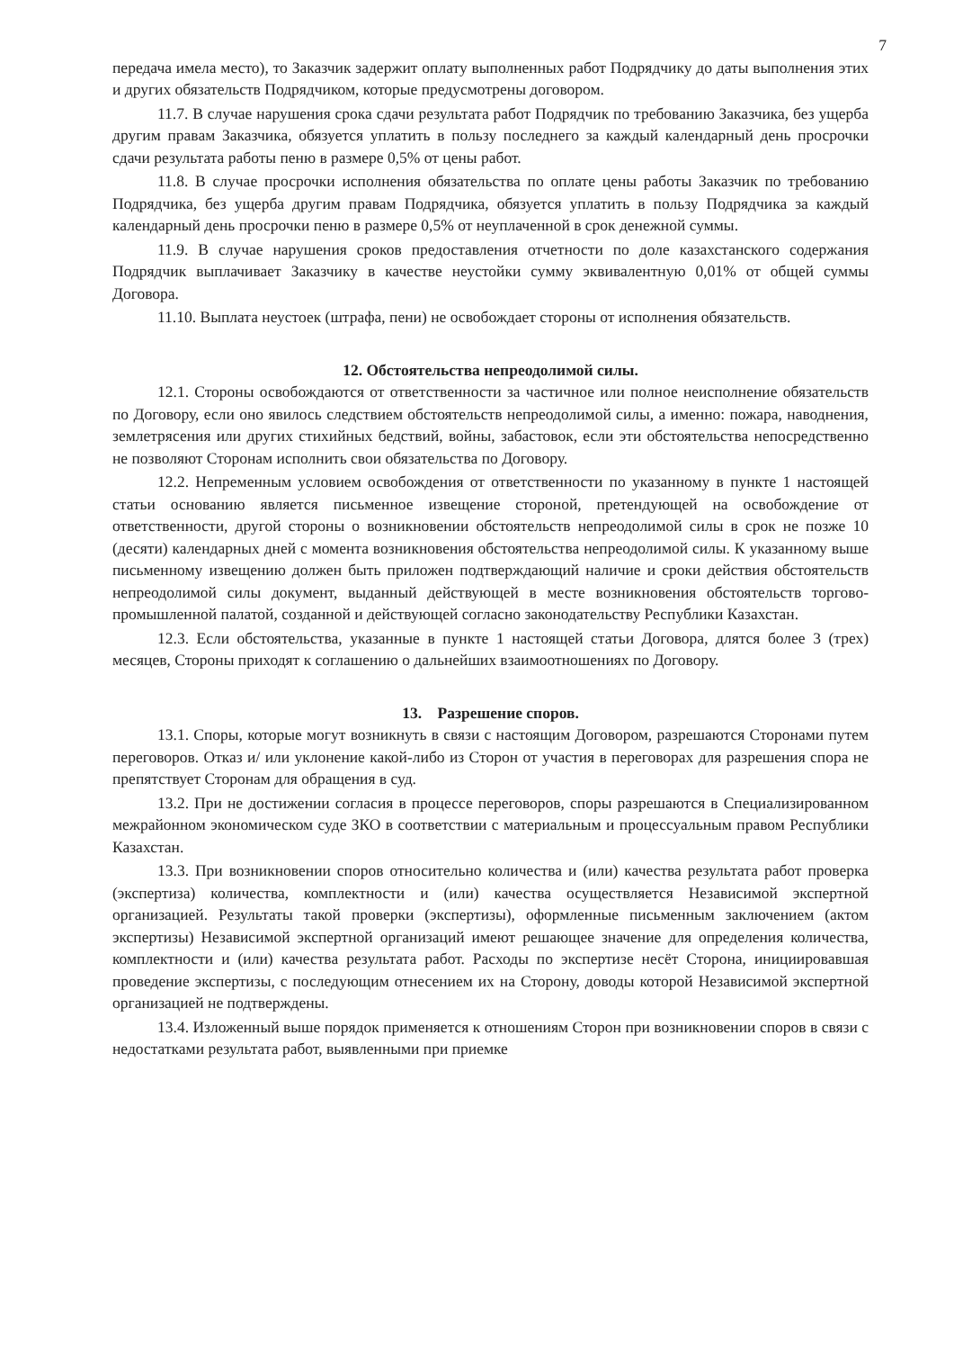7
передача имела место), то Заказчик задержит оплату выполненных работ Подрядчику до даты выполнения этих и других обязательств Подрядчиком, которые предусмотрены договором.
11.7. В случае нарушения срока сдачи результата работ Подрядчик по требованию Заказчика, без ущерба другим правам Заказчика, обязуется уплатить в пользу последнего за каждый календарный день просрочки сдачи результата работы пеню в размере 0,5% от цены работ.
11.8. В случае просрочки исполнения обязательства по оплате цены работы Заказчик по требованию Подрядчика, без ущерба другим правам Подрядчика, обязуется уплатить в пользу Подрядчика за каждый календарный день просрочки пеню в размере 0,5% от неуплаченной в срок денежной суммы.
11.9. В случае нарушения сроков предоставления отчетности по доле казахстанского содержания Подрядчик выплачивает Заказчику в качестве неустойки сумму эквивалентную 0,01% от общей суммы Договора.
11.10. Выплата неустоек (штрафа, пени) не освобождает стороны от исполнения обязательств.
12. Обстоятельства непреодолимой силы.
12.1. Стороны освобождаются от ответственности за частичное или полное неисполнение обязательств по Договору, если оно явилось следствием обстоятельств непреодолимой силы, а именно: пожара, наводнения, землетрясения или других стихийных бедствий, войны, забастовок, если эти обстоятельства непосредственно не позволяют Сторонам исполнить свои обязательства по Договору.
12.2. Непременным условием освобождения от ответственности по указанному в пункте 1 настоящей статьи основанию является письменное извещение стороной, претендующей на освобождение от ответственности, другой стороны о возникновении обстоятельств непреодолимой силы в срок не позже 10 (десяти) календарных дней с момента возникновения обстоятельства непреодолимой силы. К указанному выше письменному извещению должен быть приложен подтверждающий наличие и сроки действия обстоятельств непреодолимой силы документ, выданный действующей в месте возникновения обстоятельств торгово-промышленной палатой, созданной и действующей согласно законодательству Республики Казахстан.
12.3. Если обстоятельства, указанные в пункте 1 настоящей статьи Договора, длятся более 3 (трех) месяцев, Стороны приходят к соглашению о дальнейших взаимоотношениях по Договору.
13. Разрешение споров.
13.1. Споры, которые могут возникнуть в связи с настоящим Договором, разрешаются Сторонами путем переговоров. Отказ и/ или уклонение какой-либо из Сторон от участия в переговорах для разрешения спора не препятствует Сторонам для обращения в суд.
13.2. При не достижении согласия в процессе переговоров, споры разрешаются в Специализированном межрайонном экономическом суде ЗКО в соответствии с материальным и процессуальным правом Республики Казахстан.
13.3. При возникновении споров относительно количества и (или) качества результата работ проверка (экспертиза) количества, комплектности и (или) качества осуществляется Независимой экспертной организацией. Результаты такой проверки (экспертизы), оформленные письменным заключением (актом экспертизы) Независимой экспертной организаций имеют решающее значение для определения количества, комплектности и (или) качества результата работ. Расходы по экспертизе несёт Сторона, инициировавшая проведение экспертизы, с последующим отнесением их на Сторону, доводы которой Независимой экспертной организацией не подтверждены.
13.4. Изложенный выше порядок применяется к отношениям Сторон при возникновении споров в связи с недостатками результата работ, выявленными при приемке